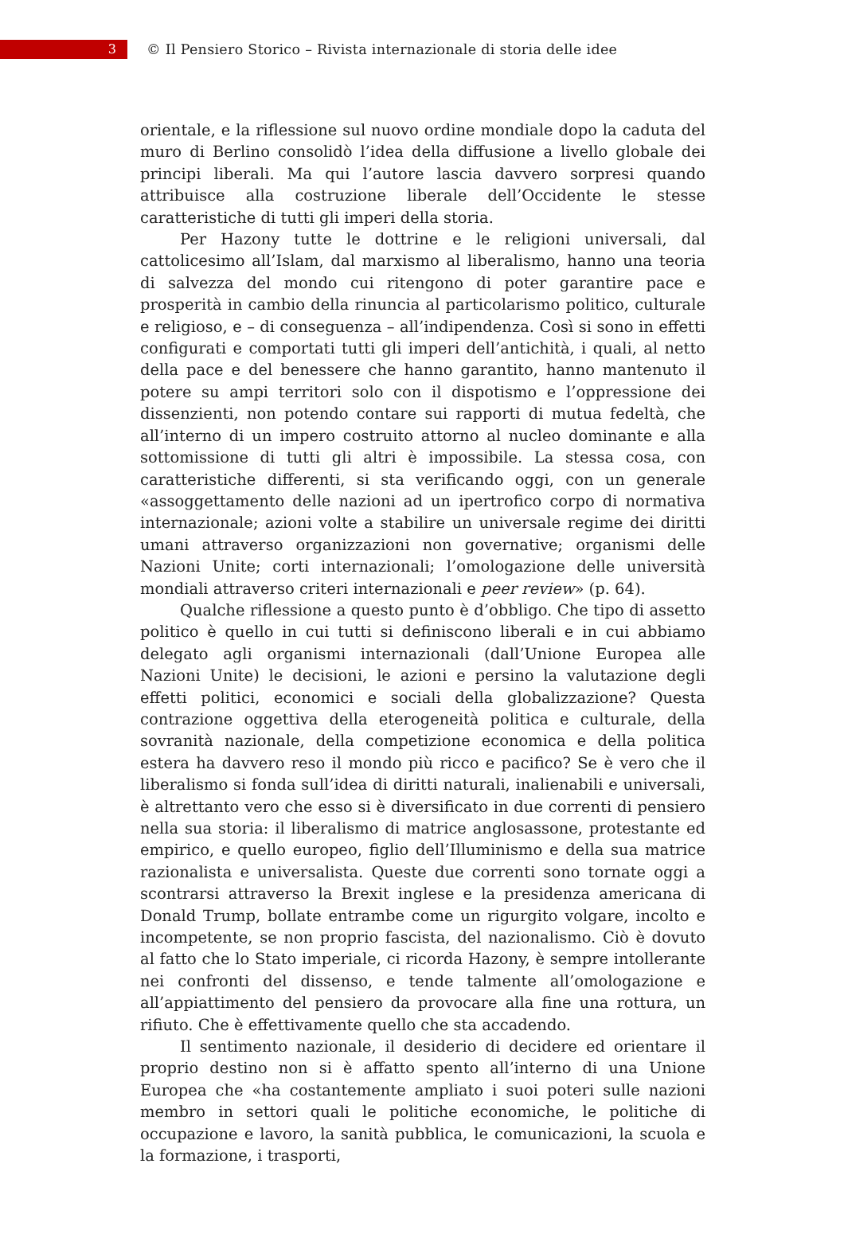3
© Il Pensiero Storico – Rivista internazionale di storia delle idee
orientale, e la riflessione sul nuovo ordine mondiale dopo la caduta del muro di Berlino consolidò l’idea della diffusione a livello globale dei principi liberali. Ma qui l’autore lascia davvero sorpresi quando attribuisce alla costruzione liberale dell’Occidente le stesse caratteristiche di tutti gli imperi della storia.
Per Hazony tutte le dottrine e le religioni universali, dal cattolicesimo all’Islam, dal marxismo al liberalismo, hanno una teoria di salvezza del mondo cui ritengono di poter garantire pace e prosperità in cambio della rinuncia al particolarismo politico, culturale e religioso, e – di conseguenza – all’indipendenza. Così si sono in effetti configurati e comportati tutti gli imperi dell’antichità, i quali, al netto della pace e del benessere che hanno garantito, hanno mantenuto il potere su ampi territori solo con il dispotismo e l’oppressione dei dissenzienti, non potendo contare sui rapporti di mutua fedeltà, che all’interno di un impero costruito attorno al nucleo dominante e alla sottomissione di tutti gli altri è impossibile. La stessa cosa, con caratteristiche differenti, si sta verificando oggi, con un generale «assoggettamento delle nazioni ad un ipertrofico corpo di normativa internazionale; azioni volte a stabilire un universale regime dei diritti umani attraverso organizzazioni non governative; organismi delle Nazioni Unite; corti internazionali; l’omologazione delle università mondiali attraverso criteri internazionali e peer review» (p. 64).
Qualche riflessione a questo punto è d’obbligo. Che tipo di assetto politico è quello in cui tutti si definiscono liberali e in cui abbiamo delegato agli organismi internazionali (dall’Unione Europea alle Nazioni Unite) le decisioni, le azioni e persino la valutazione degli effetti politici, economici e sociali della globalizzazione? Questa contrazione oggettiva della eterogeneità politica e culturale, della sovranità nazionale, della competizione economica e della politica estera ha davvero reso il mondo più ricco e pacifico? Se è vero che il liberalismo si fonda sull’idea di diritti naturali, inalienabili e universali, è altrettanto vero che esso si è diversificato in due correnti di pensiero nella sua storia: il liberalismo di matrice anglosassone, protestante ed empirico, e quello europeo, figlio dell’Illuminismo e della sua matrice razionalista e universalista. Queste due correnti sono tornate oggi a scontrarsi attraverso la Brexit inglese e la presidenza americana di Donald Trump, bollate entrambe come un rigurgito volgare, incolto e incompetente, se non proprio fascista, del nazionalismo. Ciò è dovuto al fatto che lo Stato imperiale, ci ricorda Hazony, è sempre intollerante nei confronti del dissenso, e tende talmente all’omologazione e all’appiattimento del pensiero da provocare alla fine una rottura, un rifiuto. Che è effettivamente quello che sta accadendo.
Il sentimento nazionale, il desiderio di decidere ed orientare il proprio destino non si è affatto spento all’interno di una Unione Europea che «ha costantemente ampliato i suoi poteri sulle nazioni membro in settori quali le politiche economiche, le politiche di occupazione e lavoro, la sanità pubblica, le comunicazioni, la scuola e la formazione, i trasporti,